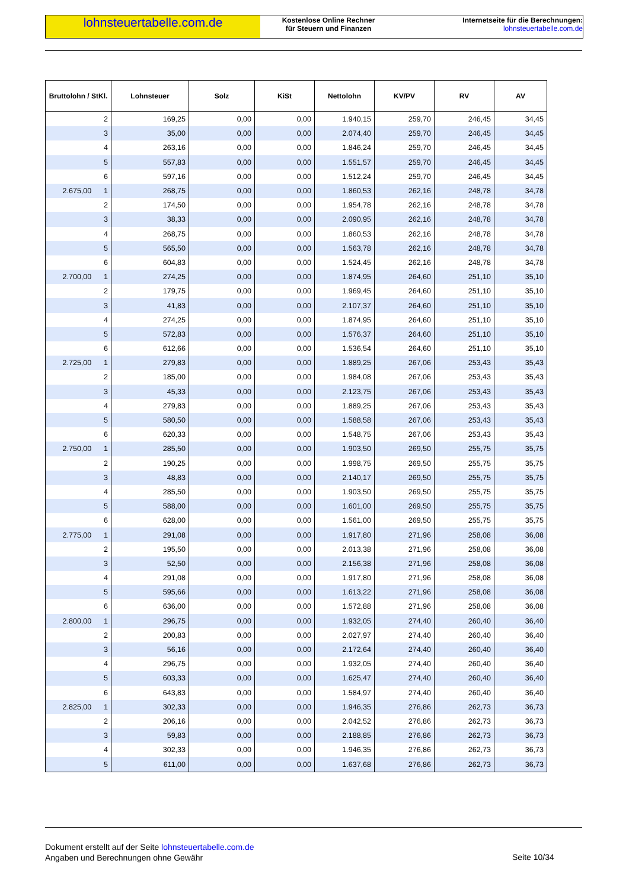lohnsteuertabelle.com.de
Kostenlose Online Rechner
für Steuern und Finanzen
Internetseite für die Berechnungen:
lohnsteuertabelle.com.de
| Bruttolohn / StKl. | Lohnsteuer | Solz | KiSt | Nettolohn | KV/PV | RV | AV |
| --- | --- | --- | --- | --- | --- | --- | --- |
| 2 | 169,25 | 0,00 | 0,00 | 1.940,15 | 259,70 | 246,45 | 34,45 |
| 3 | 35,00 | 0,00 | 0,00 | 2.074,40 | 259,70 | 246,45 | 34,45 |
| 4 | 263,16 | 0,00 | 0,00 | 1.846,24 | 259,70 | 246,45 | 34,45 |
| 5 | 557,83 | 0,00 | 0,00 | 1.551,57 | 259,70 | 246,45 | 34,45 |
| 6 | 597,16 | 0,00 | 0,00 | 1.512,24 | 259,70 | 246,45 | 34,45 |
| 2.675,00 1 | 268,75 | 0,00 | 0,00 | 1.860,53 | 262,16 | 248,78 | 34,78 |
| 2 | 174,50 | 0,00 | 0,00 | 1.954,78 | 262,16 | 248,78 | 34,78 |
| 3 | 38,33 | 0,00 | 0,00 | 2.090,95 | 262,16 | 248,78 | 34,78 |
| 4 | 268,75 | 0,00 | 0,00 | 1.860,53 | 262,16 | 248,78 | 34,78 |
| 5 | 565,50 | 0,00 | 0,00 | 1.563,78 | 262,16 | 248,78 | 34,78 |
| 6 | 604,83 | 0,00 | 0,00 | 1.524,45 | 262,16 | 248,78 | 34,78 |
| 2.700,00 1 | 274,25 | 0,00 | 0,00 | 1.874,95 | 264,60 | 251,10 | 35,10 |
| 2 | 179,75 | 0,00 | 0,00 | 1.969,45 | 264,60 | 251,10 | 35,10 |
| 3 | 41,83 | 0,00 | 0,00 | 2.107,37 | 264,60 | 251,10 | 35,10 |
| 4 | 274,25 | 0,00 | 0,00 | 1.874,95 | 264,60 | 251,10 | 35,10 |
| 5 | 572,83 | 0,00 | 0,00 | 1.576,37 | 264,60 | 251,10 | 35,10 |
| 6 | 612,66 | 0,00 | 0,00 | 1.536,54 | 264,60 | 251,10 | 35,10 |
| 2.725,00 1 | 279,83 | 0,00 | 0,00 | 1.889,25 | 267,06 | 253,43 | 35,43 |
| 2 | 185,00 | 0,00 | 0,00 | 1.984,08 | 267,06 | 253,43 | 35,43 |
| 3 | 45,33 | 0,00 | 0,00 | 2.123,75 | 267,06 | 253,43 | 35,43 |
| 4 | 279,83 | 0,00 | 0,00 | 1.889,25 | 267,06 | 253,43 | 35,43 |
| 5 | 580,50 | 0,00 | 0,00 | 1.588,58 | 267,06 | 253,43 | 35,43 |
| 6 | 620,33 | 0,00 | 0,00 | 1.548,75 | 267,06 | 253,43 | 35,43 |
| 2.750,00 1 | 285,50 | 0,00 | 0,00 | 1.903,50 | 269,50 | 255,75 | 35,75 |
| 2 | 190,25 | 0,00 | 0,00 | 1.998,75 | 269,50 | 255,75 | 35,75 |
| 3 | 48,83 | 0,00 | 0,00 | 2.140,17 | 269,50 | 255,75 | 35,75 |
| 4 | 285,50 | 0,00 | 0,00 | 1.903,50 | 269,50 | 255,75 | 35,75 |
| 5 | 588,00 | 0,00 | 0,00 | 1.601,00 | 269,50 | 255,75 | 35,75 |
| 6 | 628,00 | 0,00 | 0,00 | 1.561,00 | 269,50 | 255,75 | 35,75 |
| 2.775,00 1 | 291,08 | 0,00 | 0,00 | 1.917,80 | 271,96 | 258,08 | 36,08 |
| 2 | 195,50 | 0,00 | 0,00 | 2.013,38 | 271,96 | 258,08 | 36,08 |
| 3 | 52,50 | 0,00 | 0,00 | 2.156,38 | 271,96 | 258,08 | 36,08 |
| 4 | 291,08 | 0,00 | 0,00 | 1.917,80 | 271,96 | 258,08 | 36,08 |
| 5 | 595,66 | 0,00 | 0,00 | 1.613,22 | 271,96 | 258,08 | 36,08 |
| 6 | 636,00 | 0,00 | 0,00 | 1.572,88 | 271,96 | 258,08 | 36,08 |
| 2.800,00 1 | 296,75 | 0,00 | 0,00 | 1.932,05 | 274,40 | 260,40 | 36,40 |
| 2 | 200,83 | 0,00 | 0,00 | 2.027,97 | 274,40 | 260,40 | 36,40 |
| 3 | 56,16 | 0,00 | 0,00 | 2.172,64 | 274,40 | 260,40 | 36,40 |
| 4 | 296,75 | 0,00 | 0,00 | 1.932,05 | 274,40 | 260,40 | 36,40 |
| 5 | 603,33 | 0,00 | 0,00 | 1.625,47 | 274,40 | 260,40 | 36,40 |
| 6 | 643,83 | 0,00 | 0,00 | 1.584,97 | 274,40 | 260,40 | 36,40 |
| 2.825,00 1 | 302,33 | 0,00 | 0,00 | 1.946,35 | 276,86 | 262,73 | 36,73 |
| 2 | 206,16 | 0,00 | 0,00 | 2.042,52 | 276,86 | 262,73 | 36,73 |
| 3 | 59,83 | 0,00 | 0,00 | 2.188,85 | 276,86 | 262,73 | 36,73 |
| 4 | 302,33 | 0,00 | 0,00 | 1.946,35 | 276,86 | 262,73 | 36,73 |
| 5 | 611,00 | 0,00 | 0,00 | 1.637,68 | 276,86 | 262,73 | 36,73 |
Dokument erstellt auf der Seite lohnsteuertabelle.com.de
Angaben und Berechnungen ohne Gewähr
Seite 10/34